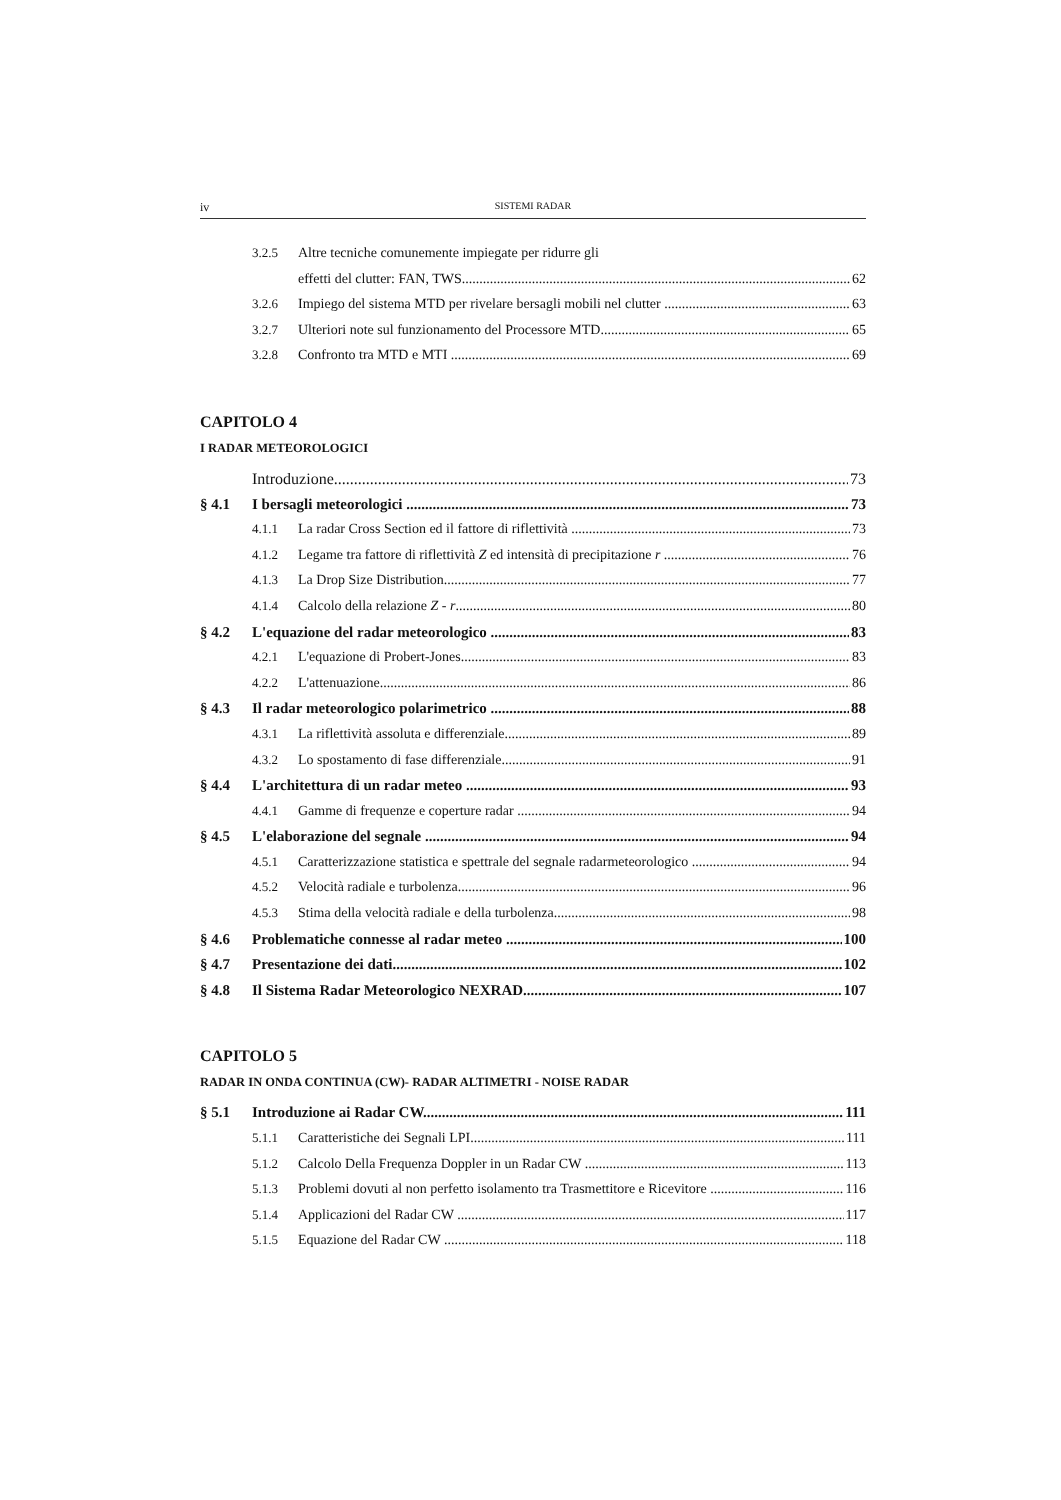iv SISTEMI RADAR
3.2.5 Altre tecniche comunemente impiegate per ridurre gli
effetti del clutter: FAN, TWS 62
3.2.6 Impiego del sistema MTD per rivelare bersagli mobili nel clutter 63
3.2.7 Ulteriori note sul funzionamento del Processore MTD 65
3.2.8 Confronto tra MTD e MTI 69
CAPITOLO 4
I RADAR METEOROLOGICI
Introduzione 73
§ 4.1 I bersagli meteorologici 73
4.1.1 La radar Cross Section ed il fattore di riflettività 73
4.1.2 Legame tra fattore di riflettività Z ed intensità di precipitazione r 76
4.1.3 La Drop Size Distribution 77
4.1.4 Calcolo della relazione Z - r 80
§ 4.2 L'equazione del radar meteorologico 83
4.2.1 L'equazione di Probert-Jones 83
4.2.2 L'attenuazione 86
§ 4.3 Il radar meteorologico polarimetrico 88
4.3.1 La riflettività assoluta e differenziale 89
4.3.2 Lo spostamento di fase differenziale 91
§ 4.4 L'architettura di un radar meteo 93
4.4.1 Gamme di frequenze e coperture radar 94
§ 4.5 L'elaborazione del segnale 94
4.5.1 Caratterizzazione statistica e spettrale del segnale radarmeteorologico 94
4.5.2 Velocità radiale e turbolenza 96
4.5.3 Stima della velocità radiale e della turbolenza 98
§ 4.6 Problematiche connesse al radar meteo 100
§ 4.7 Presentazione dei dati 102
§ 4.8 Il Sistema Radar Meteorologico NEXRAD 107
CAPITOLO 5
RADAR IN ONDA CONTINUA (CW)- RADAR ALTIMETRI - NOISE RADAR
§ 5.1 Introduzione ai Radar CW 111
5.1.1 Caratteristiche dei Segnali LPI 111
5.1.2 Calcolo Della Frequenza Doppler in un Radar CW 113
5.1.3 Problemi dovuti al non perfetto isolamento tra Trasmettitore e Ricevitore 116
5.1.4 Applicazioni del Radar CW 117
5.1.5 Equazione del Radar CW 118